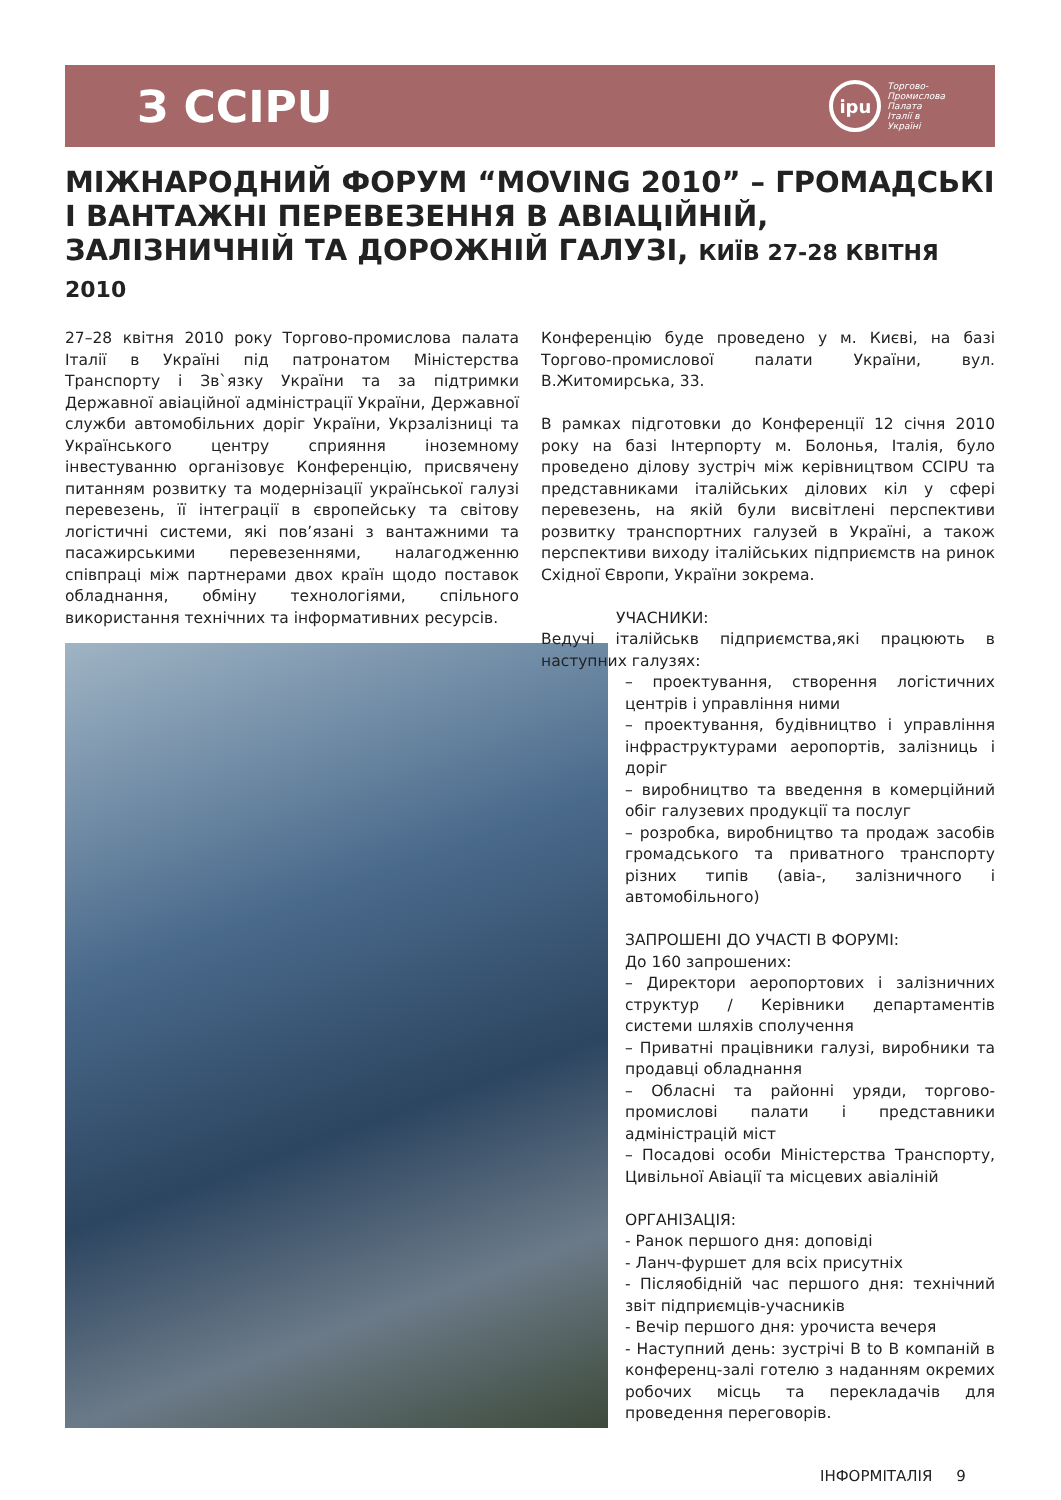З CCIPU
ipu
Торгово-
Промислова
Палата
Італії в
Україні
МІЖНАРОДНИЙ ФОРУМ “MOVING 2010” – ГРОМАДСЬКІ І ВАНТАЖНІ ПЕРЕВЕЗЕННЯ В АВІАЦІЙНІЙ, ЗАЛІЗНИЧНІЙ ТА ДОРОЖНІЙ ГАЛУЗІ, КИЇВ 27-28 КВІТНЯ 2010
27–28 квітня 2010 року Торгово-промислова палата Італії в Україні під патронатом Міністерства Транспорту і Зв`язку України та за підтримки Державної авіаційної адміністрації України, Державної служби автомобільних доріг України, Укрзалізниці та Українського центру сприяння іноземному інвестуванню організовує Конференцію, присвячену питанням розвитку та модернізації української галузі перевезень, її інтеграції в європейську та світову логістичні системи, які пов’язані з вантажними та пасажирськими перевезеннями, налагодженню співпраці між партнерами двох країн щодо поставок обладнання, обміну технологіями, спільного використання технічних та інформативних ресурсів.
Конференцію буде проведено у м. Києві, на базі Торгово-промислової палати України, вул. В.Житомирська, 33.
В рамках підготовки до Конференції 12 січня 2010 року на базі Інтерпорту м. Болонья, Італія, було проведено ділову зустріч між керівництвом CCIPU та представниками італійських ділових кіл у сфері перевезень, на якій були висвітлені перспективи розвитку транспортних галузей в Україні, а також перспективи виходу італійських підприємств на ринок Східної Європи, України зокрема.
УЧАСНИКИ:
Ведучі італійськв підприємства,які працюють в наступних галузях:
– проектування, створення логістичних центрів і управління ними
– проектування, будівництво і управління інфраструктурами аеропортів, залізниць і доріг
– виробництво та введення в комерційний обіг галузевих продукції та послуг
– розробка, виробництво та продаж засобів громадського та приватного транспорту різних типів (авіа-, залізничного і автомобільного)
ЗАПРОШЕНІ ДО УЧАСТІ В ФОРУМІ:
До 160 запрошених:
– Директори аеропортових і залізничних структур / Керівники департаментів системи шляхів сполучення
– Приватні працівники галузі, виробники та продавці обладнання
– Обласні та районні уряди, торгово-промислові палати і представники адміністрацій міст
– Посадові особи Міністерства Транспорту, Цивільної Авіації та місцевих авіаліній
ОРГАНІЗАЦІЯ:
- Ранок першого дня: доповіді
- Ланч-фуршет для всіх присутніх
- Післяобідній час першого дня: технічний звіт підприємців-учасників
- Вечір першого дня: урочиста вечеря
- Наступний день: зустрічі B to B компаній в конференц-залі готелю з наданням окремих робочих місць та перекладачів для проведення переговорів.
ІНФОРМІТАЛІЯ 9